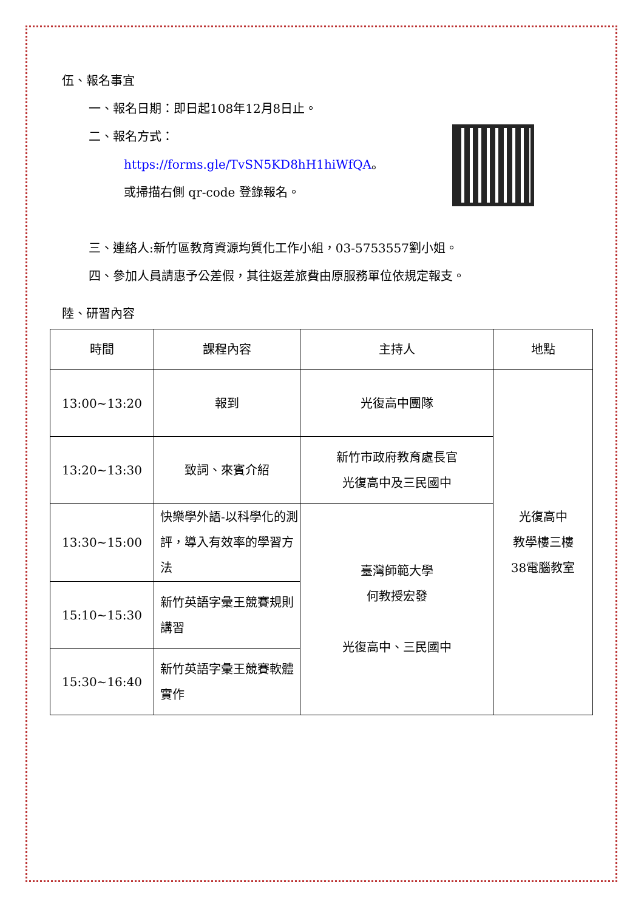伍、報名事宜
一、報名日期：即日起108年12月8日止。
二、報名方式：
https://forms.gle/TvSN5KD8hH1hiWfQA。
或掃描右側 qr-code 登錄報名。
三、連絡人:新竹區教育資源均質化工作小組，03-5753557劉小姐。
四、參加人員請惠予公差假，其往返差旅費由原服務單位依規定報支。
陸、研習內容
| 時間 | 課程內容 | 主持人 | 地點 |
| --- | --- | --- | --- |
| 13:00~13:20 | 報到 | 光復高中團隊 | 光復高中 教學樓三樓 38電腦教室 |
| 13:20~13:30 | 致詞、來賓介紹 | 新竹市政府教育處長官 光復高中及三民國中 | |
| 13:30~15:00 | 快樂學外語-以科學化的測評，導入有效率的學習方法 | 臺灣師範大學 何教授宏發 光復高中、三民國中 | |
| 15:10~15:30 | 新竹英語字彙王競賽規則講習 | | |
| 15:30~16:40 | 新竹英語字彙王競賽軟體實作 | | |